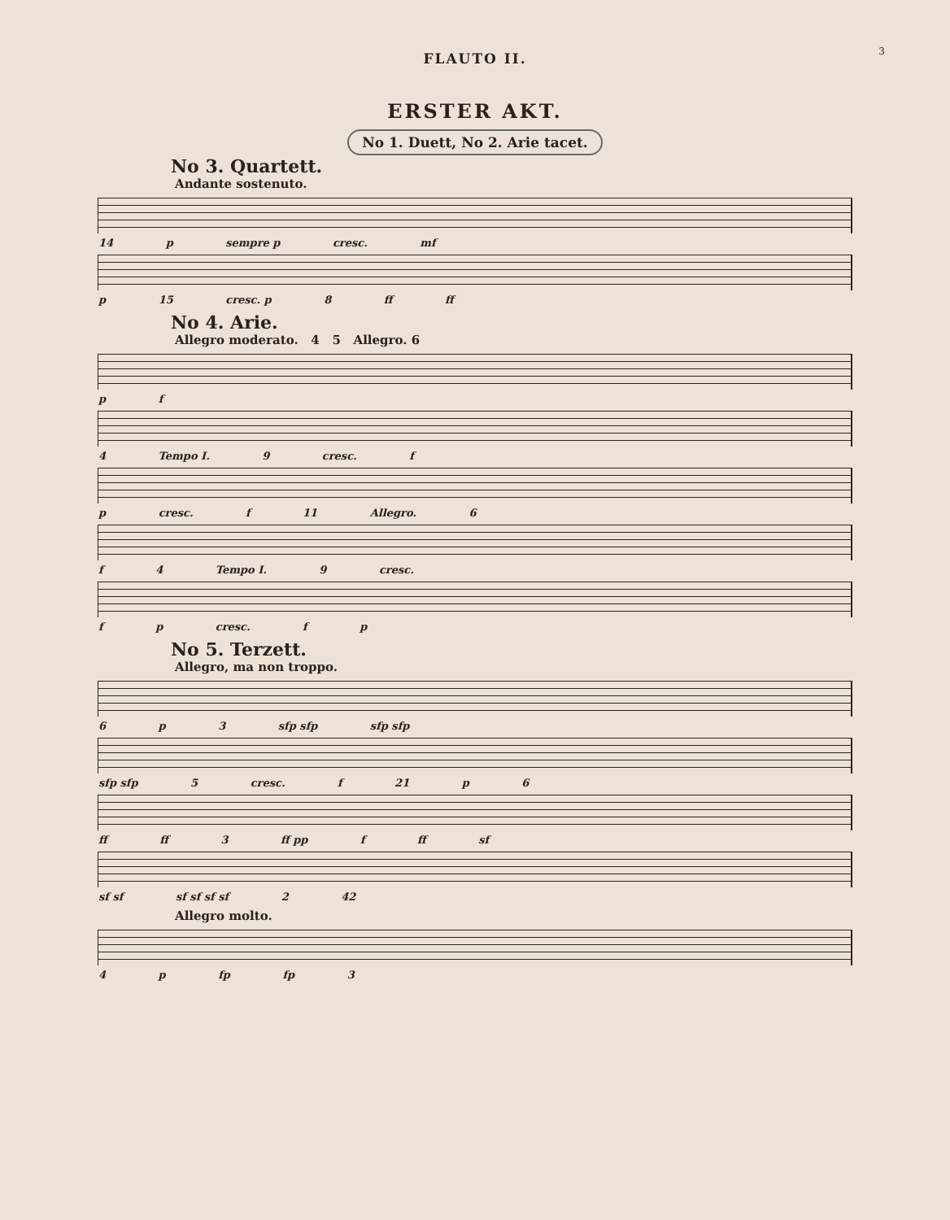3
FLAUTO II.
ERSTER AKT.
No 1. Duett, No 2. Arie tacet.
No 3. Quartett.
Andante sostenuto.
14 p sempre p cresc. mf
p 15 cresc. p 8 ff ff
No 4. Arie.
Allegro moderato. 4 5 Allegro. 6
p f
4 Tempo I. 9 cresc. f
p cresc. f 11 Allegro. 6
f 4 Tempo I. 9 cresc.
f p cresc. f p
No 5. Terzett.
Allegro, ma non troppo.
6 p 3 sfp sfp sfp sfp
sfp sfp 5 cresc. f 21 p 6
ff ff 3 ff pp f ff sf
sf sf sf sf sf sf 2 42
Allegro molto.
4 p fp fp 3